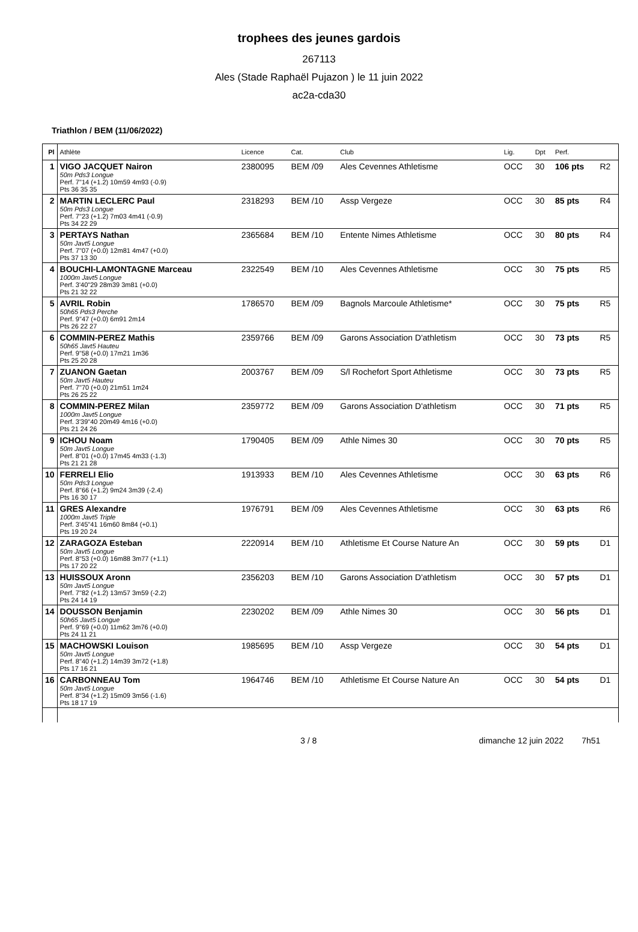trophees des jeunes gardois
267113
Ales (Stade Raphaël Pujazon ) le 11 juin 2022
ac2a-cda30
Triathlon / BEM (11/06/2022)
| Pl | Athlète | Licence | Cat. | Club | Lig. | Dpt | Perf. | |
| --- | --- | --- | --- | --- | --- | --- | --- | --- |
| 1 | VIGO JACQUET Nairon 50m Pds3 Longue Perf. 7"14 (+1.2) 10m59 4m93 (-0.9) Pts 36 35 35 | 2380095 | BEM /09 | Ales Cevennes Athletisme | OCC | 30 | 106 pts | R2 |
| 2 | MARTIN LECLERC Paul 50m Pds3 Longue Perf. 7"23 (+1.2) 7m03 4m41 (-0.9) Pts 34 22 29 | 2318293 | BEM /10 | Assp Vergeze | OCC | 30 | 85 pts | R4 |
| 3 | PERTAYS Nathan 50m Javt5 Longue Perf. 7"07 (+0.0) 12m81 4m47 (+0.0) Pts 37 13 30 | 2365684 | BEM /10 | Entente Nimes Athletisme | OCC | 30 | 80 pts | R4 |
| 4 | BOUCHI-LAMONTAGNE Marceau 1000m Javt5 Longue Perf. 3'40"29 28m39 3m81 (+0.0) Pts 21 32 22 | 2322549 | BEM /10 | Ales Cevennes Athletisme | OCC | 30 | 75 pts | R5 |
| 5 | AVRIL Robin 50h65 Pds3 Perche Perf. 9"47 (+0.0) 6m91 2m14 Pts 26 22 27 | 1786570 | BEM /09 | Bagnols Marcoule Athletisme* | OCC | 30 | 75 pts | R5 |
| 6 | COMMIN-PEREZ Mathis 50h65 Javt5 Hauteu Perf. 9"58 (+0.0) 17m21 1m36 Pts 25 20 28 | 2359766 | BEM /09 | Garons Association D'athletism | OCC | 30 | 73 pts | R5 |
| 7 | ZUANON Gaetan 50m Javt5 Hauteu Perf. 7"70 (+0.0) 21m51 1m24 Pts 26 25 22 | 2003767 | BEM /09 | S/l Rochefort Sport Athletisme | OCC | 30 | 73 pts | R5 |
| 8 | COMMIN-PEREZ Milan 1000m Javt5 Longue Perf. 3'39"40 20m49 4m16 (+0.0) Pts 21 24 26 | 2359772 | BEM /09 | Garons Association D'athletism | OCC | 30 | 71 pts | R5 |
| 9 | ICHOU Noam 50m Javt5 Longue Perf. 8"01 (+0.0) 17m45 4m33 (-1.3) Pts 21 21 28 | 1790405 | BEM /09 | Athle Nimes 30 | OCC | 30 | 70 pts | R5 |
| 10 | FERRELI Elio 50m Pds3 Longue Perf. 8"66 (+1.2) 9m24 3m39 (-2.4) Pts 16 30 17 | 1913933 | BEM /10 | Ales Cevennes Athletisme | OCC | 30 | 63 pts | R6 |
| 11 | GRES Alexandre 1000m Javt5 Triple Perf. 3'45"41 16m60 8m84 (+0.1) Pts 19 20 24 | 1976791 | BEM /09 | Ales Cevennes Athletisme | OCC | 30 | 63 pts | R6 |
| 12 | ZARAGOZA Esteban 50m Javt5 Longue Perf. 8"53 (+0.0) 16m88 3m77 (+1.1) Pts 17 20 22 | 2220914 | BEM /10 | Athletisme Et Course Nature An | OCC | 30 | 59 pts | D1 |
| 13 | HUISSOUX Aronn 50m Javt5 Longue Perf. 7"82 (+1.2) 13m57 3m59 (-2.2) Pts 24 14 19 | 2356203 | BEM /10 | Garons Association D'athletism | OCC | 30 | 57 pts | D1 |
| 14 | DOUSSON Benjamin 50h65 Javt5 Longue Perf. 9"69 (+0.0) 11m62 3m76 (+0.0) Pts 24 11 21 | 2230202 | BEM /09 | Athle Nimes 30 | OCC | 30 | 56 pts | D1 |
| 15 | MACHOWSKI Louison 50m Javt5 Longue Perf. 8"40 (+1.2) 14m39 3m72 (+1.8) Pts 17 16 21 | 1985695 | BEM /10 | Assp Vergeze | OCC | 30 | 54 pts | D1 |
| 16 | CARBONNEAU Tom 50m Javt5 Longue Perf. 8"34 (+1.2) 15m09 3m56 (-1.6) Pts 18 17 19 | 1964746 | BEM /10 | Athletisme Et Course Nature An | OCC | 30 | 54 pts | D1 |
3 / 8 dimanche 12 juin 2022 7h51